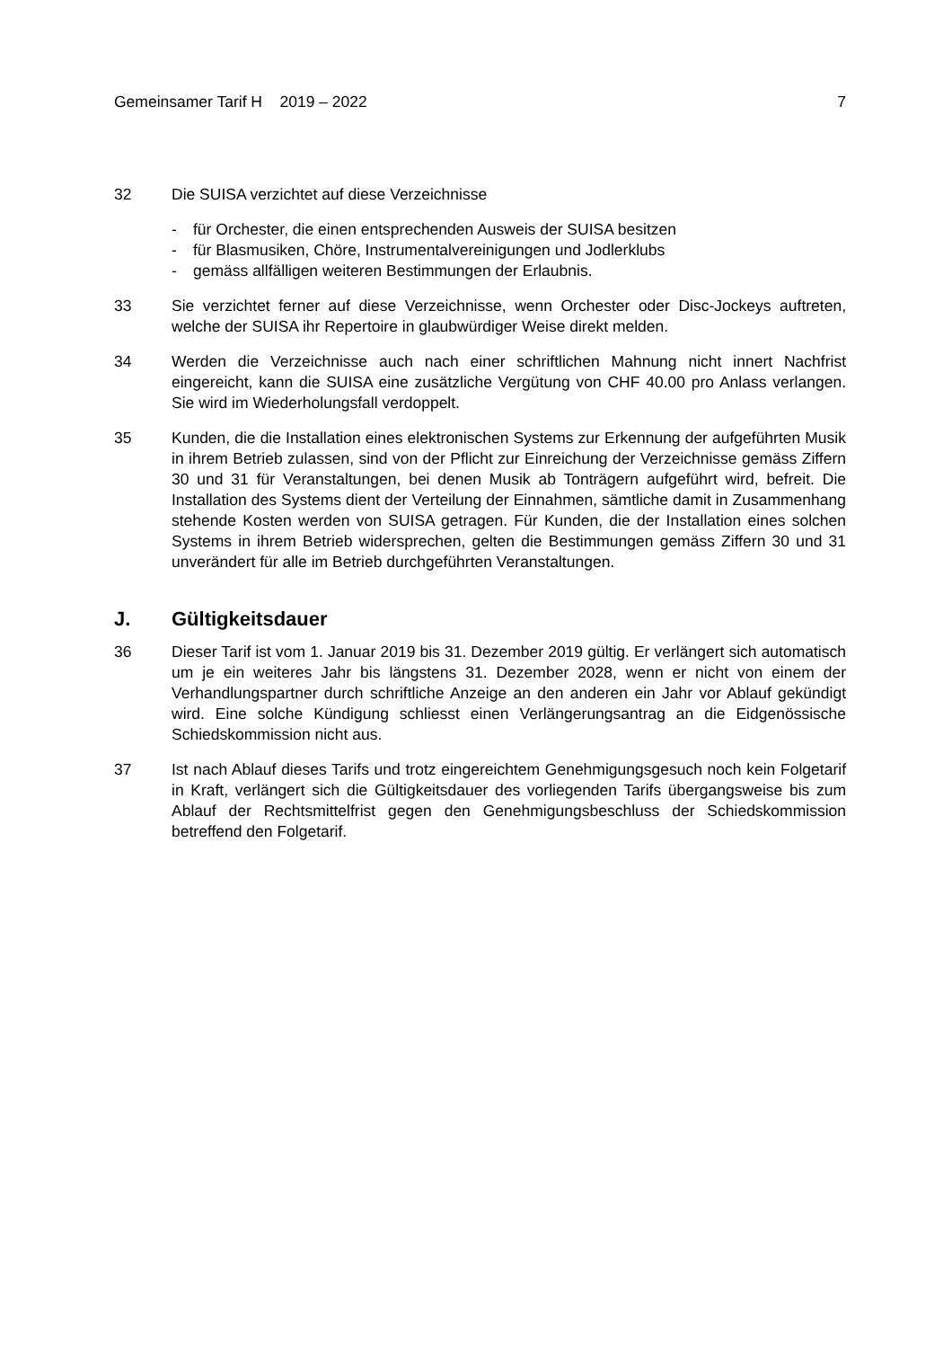Gemeinsamer Tarif H 2019 – 2022 7
32 Die SUISA verzichtet auf diese Verzeichnisse
- für Orchester, die einen entsprechenden Ausweis der SUISA besitzen
- für Blasmusiken, Chöre, Instrumentalvereinigungen und Jodlerklubs
- gemäss allfälligen weiteren Bestimmungen der Erlaubnis.
33 Sie verzichtet ferner auf diese Verzeichnisse, wenn Orchester oder Disc-Jockeys auftreten, welche der SUISA ihr Repertoire in glaubwürdiger Weise direkt melden.
34 Werden die Verzeichnisse auch nach einer schriftlichen Mahnung nicht innert Nachfrist eingereicht, kann die SUISA eine zusätzliche Vergütung von CHF 40.00 pro Anlass verlangen. Sie wird im Wiederholungsfall verdoppelt.
35 Kunden, die die Installation eines elektronischen Systems zur Erkennung der aufgeführten Musik in ihrem Betrieb zulassen, sind von der Pflicht zur Einreichung der Verzeichnisse gemäss Ziffern 30 und 31 für Veranstaltungen, bei denen Musik ab Tonträgern aufgeführt wird, befreit. Die Installation des Systems dient der Verteilung der Einnahmen, sämtliche damit in Zusammenhang stehende Kosten werden von SUISA getragen. Für Kunden, die der Installation eines solchen Systems in ihrem Betrieb widersprechen, gelten die Bestimmungen gemäss Ziffern 30 und 31 unverändert für alle im Betrieb durchgeführten Veranstaltungen.
J. Gültigkeitsdauer
36 Dieser Tarif ist vom 1. Januar 2019 bis 31. Dezember 2019 gültig. Er verlängert sich automatisch um je ein weiteres Jahr bis längstens 31. Dezember 2028, wenn er nicht von einem der Verhandlungspartner durch schriftliche Anzeige an den anderen ein Jahr vor Ablauf gekündigt wird. Eine solche Kündigung schliesst einen Verlängerungsantrag an die Eidgenössische Schiedskommission nicht aus.
37 Ist nach Ablauf dieses Tarifs und trotz eingereichtem Genehmigungsgesuch noch kein Folgetarif in Kraft, verlängert sich die Gültigkeitsdauer des vorliegenden Tarifs übergangsweise bis zum Ablauf der Rechtsmittelfrist gegen den Genehmigungsbeschluss der Schiedskommission betreffend den Folgetarif.